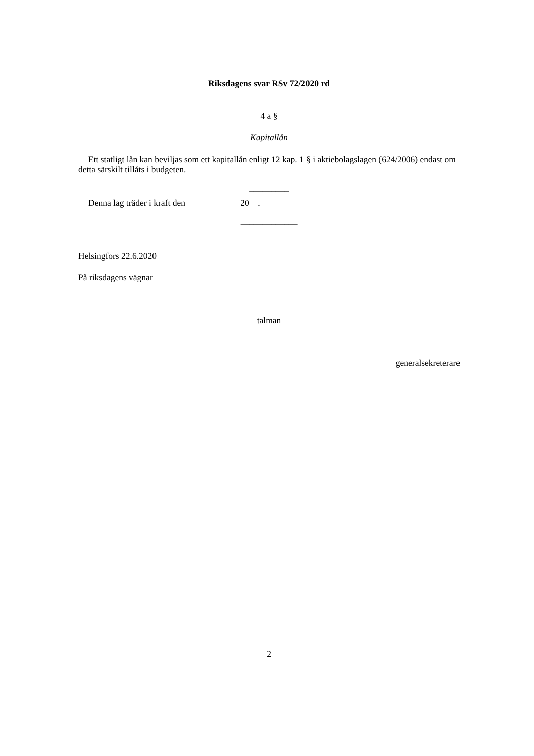Riksdagens svar RSv 72/2020 rd
4 a §
Kapitallån
Ett statligt lån kan beviljas som ett kapitallån enligt 12 kap. 1 § i aktiebolagslagen (624/2006) endast om detta särskilt tillåts i budgeten.
_________
Denna lag träder i kraft den 20 .
_____________
Helsingfors 22.6.2020
På riksdagens vägnar
talman
generalsekreterare
2